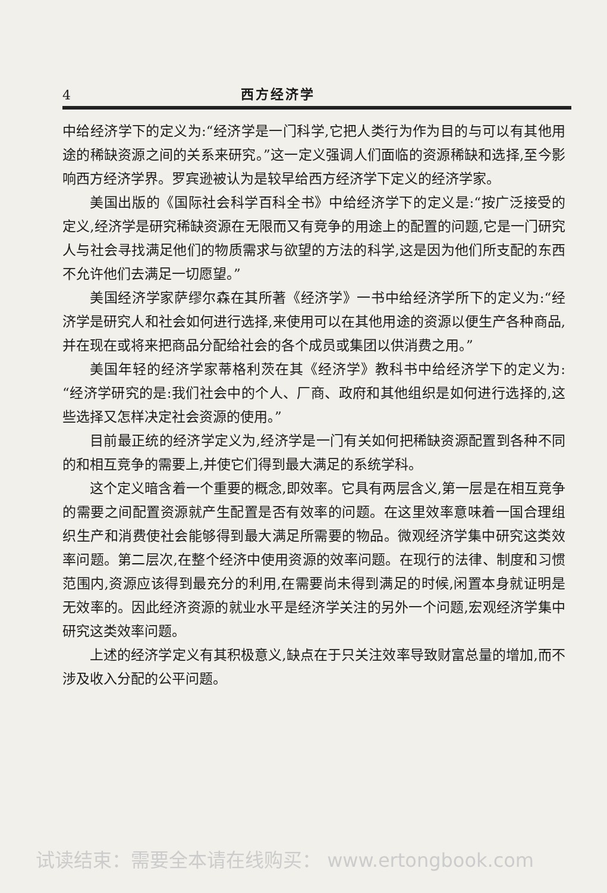4 西方经济学
中给经济学下的定义为:“经济学是一门科学,它把人类行为作为目的与可以有其他用途的稀缺资源之间的关系来研究。”这一定义强调人们面临的资源稀缺和选择,至今影响西方经济学界。罗宾逊被认为是较早给西方经济学下定义的经济学家。
美国出版的《国际社会科学百科全书》中给经济学下的定义是:“按广泛接受的定义,经济学是研究稀缺资源在无限而又有竞争的用途上的配置的问题,它是一门研究人与社会寻找满足他们的物质需求与欲望的方法的科学,这是因为他们所支配的东西不允许他们去满足一切愿望。”
美国经济学家萨缪尔森在其所著《经济学》一书中给经济学所下的定义为:“经济学是研究人和社会如何进行选择,来使用可以在其他用途的资源以便生产各种商品,并在现在或将来把商品分配给社会的各个成员或集团以供消费之用。”
美国年轻的经济学家蒂格利茨在其《经济学》教科书中给经济学下的定义为:“经济学研究的是:我们社会中的个人、厂商、政府和其他组织是如何进行选择的,这些选择又怎样决定社会资源的使用。”
目前最正统的经济学定义为,经济学是一门有关如何把稀缺资源配置到各种不同的和相互竞争的需要上,并使它们得到最大满足的系统学科。
这个定义暗含着一个重要的概念,即效率。它具有两层含义,第一层是在相互竞争的需要之间配置资源就产生配置是否有效率的问题。在这里效率意味着一国合理组织生产和消费使社会能够得到最大满足所需要的物品。微观经济学集中研究这类效率问题。第二层次,在整个经济中使用资源的效率问题。在现行的法律、制度和习惯范围内,资源应该得到最充分的利用,在需要尚未得到满足的时候,闲置本身就证明是无效率的。因此经济资源的就业水平是经济学关注的另外一个问题,宏观经济学集中研究这类效率问题。
上述的经济学定义有其积极意义,缺点在于只关注效率导致财富总量的增加,而不涉及收入分配的公平问题。
试读结束：需要全本请在线购买： www.ertongbook.com